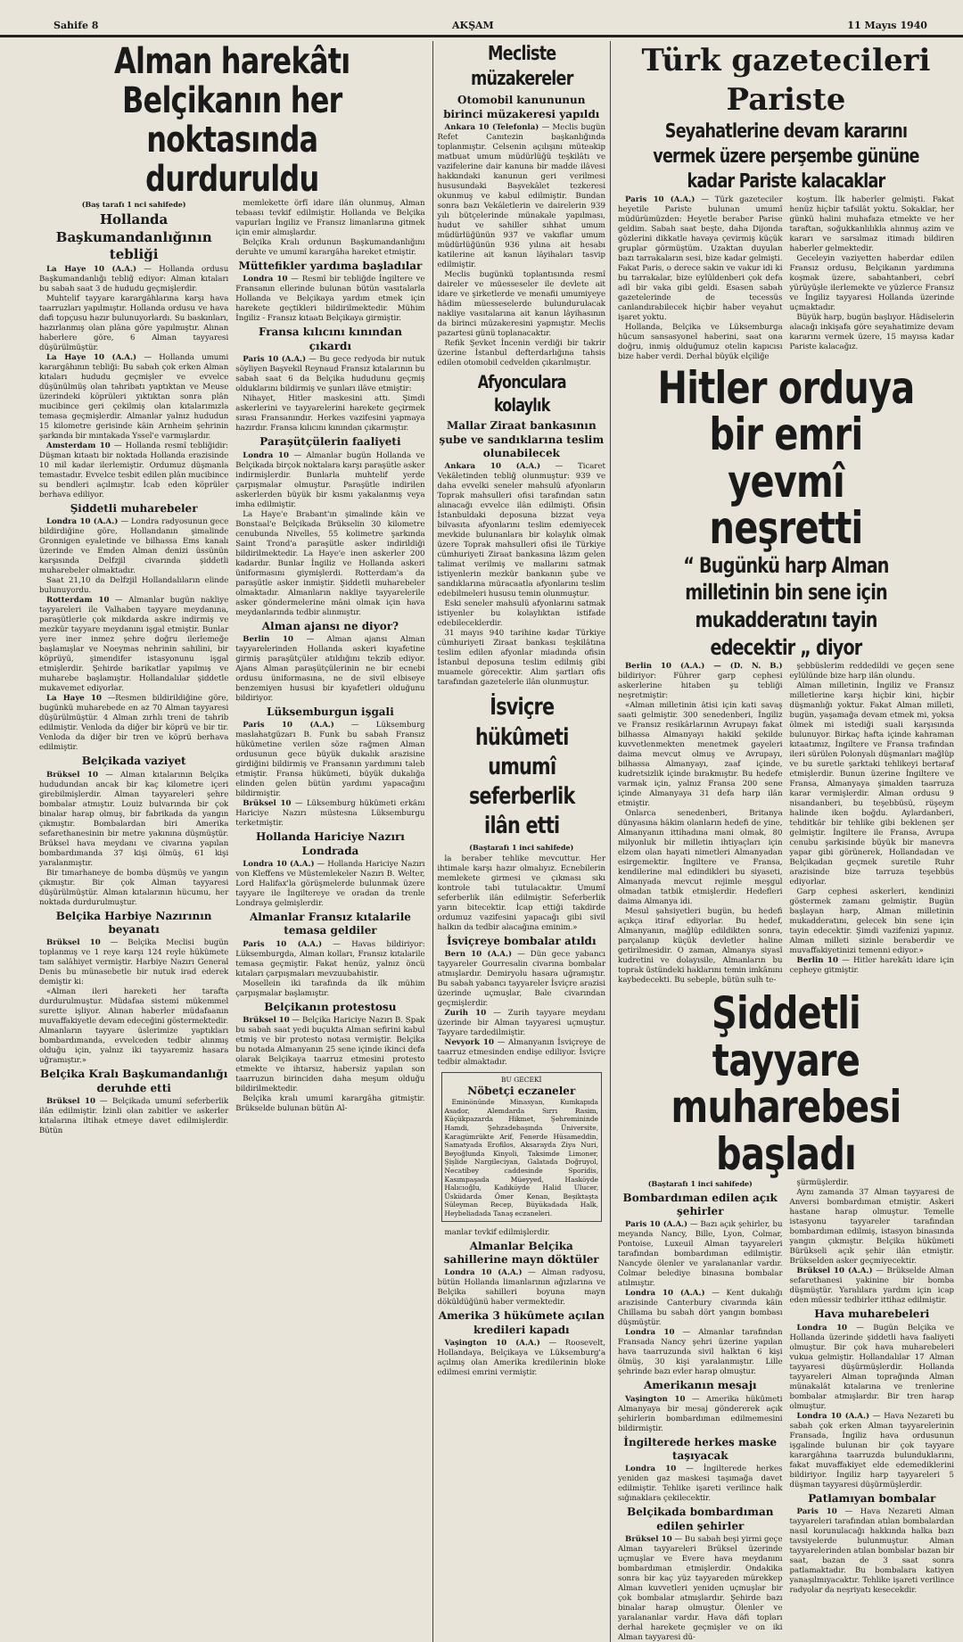Sahife 8 AKŞAM 11 Mayıs 1940
Alman harekâtı Belçikanın her noktasında durduruldu
(Baş tarafı 1 nci sahifede)
Hollanda Başkumandanlığının tebliği
La Haye 10 (A.A.) — Hollanda ordusu Başkumandanlığı tebliğ ediyor: Alman kıtaları bu sabah saat 3 de hududu geçmişlerdir.
Muhtelif tayyare karargâhlarına karşı hava taarruzları yapılmıştır. Hollanda ordusu ve hava dafi topçusu hazır bulunuyorlardı. Su baskınları, hazırlanmış olan plâna göre yapılmıştır. Alınan haberlere göre, 6 Alman tayyaresi düşürülmüştür.
La Haye 10 (A.A.) — Hollanda umumi karargâhının tebliği: Bu sabah çok erken Alman kıtaları hududu geçmişler ve evvelce düşünülmüş olan tahribatı yaptıktan ve Meuse üzerindeki köprüleri yıktıktan sonra plân mucibince geri çekilmiş olan kıtalarımızla temasa geçmişlerdir. Almanlar yalnız hududun 15 kilometre gerisinde kâin Arnheim şehrinin şarkında bir mıntakada Yssel'e varmışlardır.
Amsterdam 10 — Hollanda resmî tebliğidir: Düşman kıtaatı bir noktada Hollanda erazisinde 10 mil kadar ilerlemiştir. Ordumuz düşmanla temastadır. Evvelce tesbit edilen plân mucibince su bendleri açılmıştır. İcab eden köprüler berhava ediliyor.
Şiddetli muharebeler
Londra 10 (A.A.) — Londra radyosunun gece bildirdiğine göre, Hollandanın şimalinde Gronnigen eyaletinde ve bilhassa Ems kanalı üzerinde ve Emden Alman denizi üssünün karşısında Delfzjil civarında şiddetli muharebeler olmaktadır.
Saat 21,10 da Delfzjil Hollandalıların elinde bulunuyordu.
Rotterdam 10 — Almanlar bugün nakliye tayyareleri ile Valhaben tayyare meydanına, paraşütlerle çok mikdarda askre indirmiş ve mezkûr tayyare meydanını işgal etmiştir. Bunlar yere iner inmez şehre doğru ilerlemeğe başlamışlar ve Noeymas nehrinin sahilini, bir köprüyü, şimendifer istasyonunu işgal etmişlerdir. Şehirde barikatlar yapılmış ve muharebe başlamıştır. Hollandalılar şiddetle mukavemet ediyorlar.
La Haye 10 —Resmen bildirildiğine göre, bugünkü muharebede en az 70 Alman tayyaresi düşürülmüştür. 4 Alman zırhlı treni de tahrib edilmiştir. Venloda da diğer bir köprü ve bir tir. Venloda da diğer bir tren ve köprü berhava edilmiştir.
Belçikada vaziyet
Brüksel 10 — Alman kıtalarının Belçika hududundan ancak bir kaç kilometre içeri girebilmişlerdir. Alman tayyareleri şehre bombalar atmıştır. Louiz bulvarında bir çok binalar harap olmuş, bir fabrikada da yangın çıkmıştır. Bombalardan biri Amerika sefarethanesinin bir metre yakınına düşmüştür. Brüksel hava meydanı ve civarına yapılan bombardımanda 37 kişi ölmüş, 61 kişi yaralanmıştır.
Bir tımarhaneye de bomba düşmüş ve yangın çıkmıştır. Bir çok Alman tayyaresi düşürülmüştür. Alman kıtalarının hücumu, her noktada durdurulmuştur.
Belçika Harbiye Nazırının beyanatı
Brüksel 10 — Belçika Meclisi bugün toplanmış ve 1 reye karşı 124 reyle hükûmete tam salâhiyet vermiştir. Harbiye Nazırı General Denis bu münasebetle bir nutuk irad ederek demiştir ki:
«Alman ileri hareketi her tarafta durdurulmuştur. Müdafaa sistemi mükemmel surette işliyor. Alınan haberler müdafaanın muvaffakiyetle devam edeceğini göstermektedir. Almanların tayyare üslerimize yaptıkları bombardımanda, evvelceden tedbir alınmış olduğu için, yalnız iki tayyaremiz hasara uğramıştır.»
Belçika Kralı Başkumandanlığı deruhde etti
Brüksel 10 — Belçikada umumî seferberlik ilân edilmiştir. İzinli olan zabitler ve askerler kıtalarına iltihak etmeye davet edilmişlerdir. Bütün
memlekette örfî idare ilân olunmuş, Alman tebaası tevkif edilmiştir. Hollanda ve Belçika vapurları İngiliz ve Fransız limanlarına gitmek için emir almışlardır.
Belçika Kralı ordunun Başkumandanlığını deruhte ve umumî karargâha hareket etmiştir.
Müttefikler yardıma başladılar
Londra 10 — Resmî bir tebliğde İngiltere ve Fransanın ellerinde bulunan bütün vasıtalarla Hollanda ve Belçikaya yardım etmek için harekete geçtikleri bildirilmektedir. Mühim İngiliz - Fransız kıtaatı Belçikaya girmiştir.
Fransa kılıcını kınından çıkardı
Paris 10 (A.A.) — Bu gece redyoda bir nutuk söyliyen Başvekil Reynaud Fransız kıtalarının bu sabah saat 6 da Belçika hududunu geçmiş olduklarını bildirmiş ve şunları ilâve etmiştir:
Nihayet, Hitler maskesini attı. Şimdi askerlerini ve tayyarelerini harekete geçirmek sırası Fransanındır. Herkes vazifesini yapmaya hazırdır. Fransa kılıcını kınından çıkarmıştır.
Paraşütçülerin faaliyeti
Londra 10 — Almanlar bugün Hollanda ve Belçikada birçok noktalara karşı paraşütle asker indirmişlerdir. Bunlarla muhtelif yerde çarpışmalar olmuştur. Paraşütle indirilen askerlerden büyük bir kısmı yakalanmış veya imha edilmiştir.
La Haye'e Brabant'ın şimalinde kâin ve Bonstaal'e Belçikada Brükselin 30 kilometre cenubunda Nivelles, 55 kolimetre şarkında Saint Trond'a paraşütle asker indirildiği bildirilmektedir. La Haye'e inen askerler 200 kadardır. Bunlar İngiliz ve Hollanda askeri üniformasını giymişlerdi. Rotterdam'a da paraşütle asker inmiştir. Şiddetli muharebeler olmaktadır. Almanların nakliye tayyarelerile asker göndermelerine mâni olmak için hava meydanlarında tedbir alınmıştır.
Alman ajansı ne diyor?
Berlin 10 — Alman ajansı Alman tayyarelerinden Hollanda askeri kıyafetine girmiş paraşütçüler atıldığını tekzib ediyor. Ajans Alman paraşütçülerinin ne bir ecnebi ordusu üniformasına, ne de sivil elbiseye benzemiyen hususi bir kıyafetleri olduğunu bildiriyor.
Lüksemburgun işgali
Paris 10 (A.A.) — Lüksemburg maslahatgüzarı B. Funk bu sabah Fransız hükûmetine verilen söze rağmen Alman ordusunun gece büyük dukalık arazisine girdiğini bildirmiş ve Fransanın yardımını taleb etmiştir. Fransa hükûmeti, büyük dukalığa elinden gelen bütün yardımı yapacağını bildirmiştir.
Brüksel 10 — Lüksemburg hükûmeti erkânı Hariciye Nazırı müstesna Lüksemburgu terketmiştir.
Hollanda Hariciye Nazırı Londrada
Londra 10 (A.A.) — Hollanda Hariciye Nazırı von Kleffens ve Müstemlekeler Nazırı B. Welter, Lord Halifax'la görüşmelerde bulunmak üzere tayyare ile İngiltereye ve oradan da trenle Londraya gelmişlerdir.
Almanlar Fransız kıtalarile temasa geldiler
Paris 10 (A.A.) — Havas bildiriyor: Lüksemburgda, Alman kolları, Fransız kıtalarile temasa geçmiştir. Fakat henüz, yalnız öncü kıtaları çarpışmaları mevzuubahistir.
Mosellein iki tarafında da ilk mühim çarpışmalar başlamıştır.
Belçikanın protestosu
Brüksel 10 — Belçika Hariciye Nazırı B. Spak bu sabah saat yedi buçukta Alman sefirini kabul etmiş ve bir protesto notası vermiştir. Belçika bu notada Almanyanın 25 sene içinde ikinci defa olarak Belçikaya taarruz etmesini protesto etmekte ve ihtarsız, habersiz yapılan son taarruzun birinciden daha meşum olduğu bildirilmektedir.
Belçika kralı umumî karargâha gitmiştir. Brükselde bulunan bütün Al-
Mecliste müzakereler
Otomobil kanununun birinci müzakeresi yapıldı
Ankara 10 (Telefonla) — Meclis bugün Refet Canıtezin başkanlığında toplanmıştır. Celsenin açılışını müteakip matbuat umum müdürlüğü teşkilâtı ve vazifelerine dair kanuna bir madde ilâvesi hakkındaki kanunun geri verilmesi hususundaki Başvekâlet tezkeresi okunmuş ve kabul edilmiştir. Bundan sonra bazı Vekâletlerin ve dairelerin 939 yılı bütçelerinde münakale yapılması, hudut ve sahiller sıhhat umum müdürlüğünün 937 ve vakıflar umum müdürlüğünün 936 yılına ait hesabı katilerine ait kanun lâyihaları tasvip edilmiştir.
Meclis bugünkü toplantısında resmî daireler ve müesseseler ile devlete ait idare ve şirketlerde ve menafii umumiyeye hâdim müesseselerde bulundurulacak nakliye vasıtalarına ait kanun lâyihasının da birinci müzakeresini yapmıştır. Meclis pazartesi günü toplanacaktır.
Refik Şevket İncenin verdiği bir takrir üzerine İstanbul defterdarlığına tahsis edilen otomobil cedvelden çıkarılmıştır.
Afyonculara kolaylık
Mallar Ziraat bankasının şube ve sandıklarına teslim olunabilecek
Ankara 10 (A.A.) — Ticaret Vekâletinden tebliğ olunmuştur: 939 ve daha evvelki seneler mahsulü afyonların Toprak mahsulleri ofisi tarafından satın alınacağı evvelce ilân edilmişti. Ofisin İstanbuldaki deposuna bizzat veya bilvasıta afyonlarını teslim edemiyecek mevkide bulunanlara bir kolaylık olmak üzere Toprak mahsulleri ofisi ile Türkiye cümhuriyeti Ziraat bankasına lâzım gelen talimat verilmiş ve mallarını satmak istiyenlerin mezkûr bankanın şube ve sandıklarına müracaatla afyonlarını teslim edebilmeleri hususu temin olunmuştur.
Eski seneler mahsulü afyonlarını satmak istiyenler bu kolaylıktan istifade edebileceklerdir.
31 mayıs 940 tarihine kadar Türkiye cümhuriyeti Ziraat bankası teşkilâtına teslim edilen afyonlar miadında ofisin İstanbul deposuna teslim edilmiş gibi muamele görecektir. Alım şartları ofis tarafından gazetelerle ilân olunmuştur.
İsviçre hükûmeti umumî seferberlik ilân etti
(Baştarafı 1 inci sahifede)
la beraber tehlike mevcuttur. Her ihtimale karşı hazır olmalıyız. Ecnebilerin memlekete girmesi ve çıkması sıkı kontrole tabi tutulacaktır. Umumî seferberlik ilân edilmiştir. Seferberlik yarın bitecektir. İcap ettiği takdirde ordumuz vazifesini yapacağı gibi sivil halkın da tedbir alacağına eminim.»
İsviçreye bombalar atıldı
Bern 10 (A.A.) — Dün gece yabancı tayyareler Gourresalin civarına bombalar atmışlardır. Demiryolu hasara uğramıştır. Bu sabah yabancı tayyareler İsviçre arazisi üzerinde uçmuşlar, Bale civarından geçmişlerdir.
Zurih 10 — Zurih tayyare meydanı üzerinde bir Alman tayyaresi uçmuştur. Tayyare tardedilmiştir.
Nevyork 10 — Almanyanın İsviçreye de taarruz etmesinden endişe ediliyor. İsviçre tedbir almaktadır.
BU GECEKİ
Nöbetçi eczaneler
Eminönünde Minasyan, Kumkapıda Asador, Alemdarda Sırrı Rasim, Küçükpazarda Hikmet, Şehremininde Hamdi, Şehzadebaşında Üniversite, Karagümrükte Arif, Fenerde Hüsameddin, Samatyada Erofilos, Aksarayda Ziya Nuri, Beyoğlunda Kinyoli, Taksimde Limoner, Şişlide Nargileciyan, Galatada Doğruyol, Necatibey caddesinde Sporidis, Kasımpaşada Müeyyed, Hasköyde Halıcıoğlu, Kadıköyde Halid Ulucer, Üsküdarda Ömer Kenan, Beşiktaşta Süleyman Recep, Büyükadada Halk, Heybeliadada Tanaş eczaneleri.
manlar tevkif edilmişlerdir.
Almanlar Belçika sahillerine mayn döktüler
Londra 10 (A.A.) — Alman radyosu, bütün Hollanda limanlarının ağızlarına ve Belçika sahilleri boyuna mayn döküldüğünü haber vermektedir.
Amerika 3 hükûmete açılan kredileri kapadı
Vaşington 10 (A.A.) — Roosevelt, Hollandaya, Belçikaya ve Lüksemburg'a açılmış olan Amerika kredilerinin bloke edilmesi emrini vermiştir.
Türk gazetecileri Pariste
Seyahatlerine devam kararını vermek üzere perşembe gününe kadar Pariste kalacaklar
Paris 10 (A.A.) — Türk gazeteciler heyetile Pariste bulunan umumî müdürümüzden: Heyetle beraber Parise geldim. Sabah saat beşte, daha Dijonda gözlerini dikkatle havaya çevirmiş küçük gruplar görmüştüm. Uzaktan duyulan bazı tarrakaların sesi, bize kadar gelmişti. Fakat Paris, o derece sakin ve vakur idi ki bu tarrakalar, bize eylûldenberi çok defa adî bir vaka gibi geldi. Esasen sabah gazetelerinde de tecessüs canlandırabilecek hiçbir haber veyahut işaret yoktu.
Hollanda, Belçika ve Lüksemburga hücum sansasyonel haberini, saat ona doğru, inmiş olduğumuz otelin kapıcısı bize haber verdi. Derhal büyük elçiliğe
koştum. İlk haberler gelmişti. Fakat henüz hiçbir tafsilât yoktu. Sokaklar, her günkü halini muhafaza etmekte ve her taraftan, soğukkanlılıkla alınmış azim ve kararı ve sarsılmaz itimadı bildiren haberler gelmektedir.
Geceleyin vaziyetten haberdar edilen Fransız ordusu, Belçikanın yardımına koşmak üzere, sabahtanberi, cebrî yürüyüşle ilerlemekte ve yüzlerce Fransız ve İngiliz tayyaresi Hollanda üzerinde uçmaktadır.
Büyük harp, bugün başlıyor. Hâdiselerin alacağı inkişafa göre seyahatimize devam kararını vermek üzere, 15 mayısa kadar Pariste kalacağız.
Hitler orduya bir emri yevmî neşretti
“ Bugünkü harp Alman milletinin bin sene için mukadderatını tayin edecektir „ diyor
Berlin 10 (A.A.) — (D. N. B.) bildiriyor: Führer garp cephesi askerlerine hitaben şu tebliği neşretmiştir:
«Alman milletinin âtisi için kati savaş saati gelmiştir. 300 senedenberi, İngiliz ve Fransız resikârlarının Avrupayı fakat bilhassa Almanyayı hakikî şekilde kuvvetlenmekten menetmek gayeleri daima mevcut olmuş ve Avrupayı, bilhassa Almanyayı, zaaf içinde, kudretsizlik içinde bırakmıştır. Bu hedefe varmak için, yalnız Fransa 200 sene içinde Almanyaya 31 defa harp ilân etmiştir.
Onlarca senedenberi, Britanya dünyasına hâkim olanların hedefi de yine, Almanyanın ittihadına mani olmak, 80 milyonluk bir milletin ihtiyaçları için elzem olan hayati nimetleri Almanyadan esirgemektir. İngiltere ve Fransa, kendilerine mal edindikleri bu siyaseti, Almanyada mevcut rejimle meşgul olmadan tatbik etmişlerdir. Hedefleri daima Almanya idi.
Mesul şahsiyetleri bugün, bu hedefi açıkça itiraf ediyorlar. Bu hedef, Almanyanın, mağlûp edildikten sonra, parçalanıp küçük devletler haline getirilmesidir. O zaman, Almanya siyasî kudretini ve dolayısile, Almanların bu toprak üstündeki haklarını temin imkânını kaybedecekti. Bu sebeple, bütün sulh te-
şebbüslerim reddedildi ve geçen sene eylûlünde bize harp ilân olundu.
Alman milletinin, İngiliz ve Fransız milletlerine karşı hiçbir kini, hiçbir düşmanlığı yoktur. Fakat Alman milleti, bugün, yaşamağa devam etmek mi, yoksa ölmek mi istediği suali karşısında bulunuyor. Birkaç hafta içinde kahraman kıtaatımız, İngiltere ve Fransa trafından ileri sürülen Polonyalı düşmanları mağlûp ve bu suretle şarktaki tehlikeyi bertaraf etmişlerdir. Bunun üzerine İngiltere ve Fransa, Almanyaya şimalden taarruza karar vermişlerdir. Alman ordusu 9 nisandanberi, bu teşebbüsü, rüşeym halinde iken boğdu. Aylardanberi, tehditkâr bir tehlike gibi beklenen şer gelmiştir. İngiltere ile Fransa, Avrupa cenubu şarkisinde büyük bir manevra yapar gibi görünerek, Hollandadan ve Belçikadan geçmek suretile Ruhr arazisinde bize tarruza teşebbüs ediyorlar.
Garp cephesi askerleri, kendinizi göstermek zamanı gelmiştir. Bugün başlayan harp, Alman milletinin mukadderatını, gelecek bin sene için tayin edecektir. Şimdi vazifenizi yapınız. Alman milleti sizinle beraberdir ve muvaffakiyetinizi temenni ediyor.»
Berlin 10 — Hitler harekâtı idare için cepheye gitmiştir.
Şiddetli tayyare muharebesi başladı
(Baştarafı 1 inci sahifede)
Bombardıman edilen açık şehirler
Paris 10 (A.A.) — Bazı açık şehirler, bu meyanda Nancy, Bille, Lyon, Colmar, Pontoise, Luxeuil Alman tayyareleri tarafından bombardıman edilmiştir. Nancyde ölenler ve yaralananlar vardır. Colmar belediye binasına bombalar atılmıştır.
Londra 10 (A.A.) — Kent dukalığı arazisinde Canterbury civarında kâin Chillama bu sabah dört yangın bombası düşmüştür.
Londra 10 — Almanlar tarafından Fransada Nancy şehri üzerine yapılan hava taarruzunda sivil halktan 6 kişi ölmüş, 30 kişi yaralanmıştır. Lille şehrinde bazı evler harap olmuştur.
Amerikanın mesajı
Vaşington 10 — Amerika hükûmeti Almanyaya bir mesaj göndererek açık şehirlerin bombardıman edilmemesini bildirmiştir.
İngilterede herkes maske taşıyacak
Londra 10 — İngilterede herkes yeniden gaz maskesi taşımağa davet edilmiştir. Tehlike işareti verilince halk sığınaklara çekilecektir.
Belçikada bombardıman edilen şehirler
Brüksel 10 — Bu sabah beşi yirmi geçe Alman tayyareleri Brüksel üzerinde uçmuşlar ve Evere hava meydanını bombardıman etmişlerdir. Ondakika sonra bir kaç yüz tayyareden mürekkep Alman kuvvetleri yeniden uçmuşlar bir çok bombalar atmışlardır. Şehirde bazı binalar harap olmuştur. Ölenler ve yaralananlar vardır. Hava dâfi topları derhal harekete geçmişler ve on iki Alman tayyaresi dü-
şürmüşlerdir.
Aynı zamanda 37 Alman tayyaresi de Anversi bombardıman etmiştir. Askeri hastane harap olmuştur. Temelle istasyonu tayyareler tarafından bombardıman edilmiş, istasyon binasında yangın çıkmıştır. Belçika hükûmeti Bürükseli açık şehir ilân etmiştir. Brükselden asker geçmiyecektir.
Brüksel 10 (A.A.) — Brükselde Alman sefarethanesi yakinine bir bomba düşmüştür. Yaralılara yardım için icap eden müessir tedbirler ittihaz edilmiştir.
Hava muharebeleri
Londra 10 — Bugün Belçika ve Hollanda üzerinde şiddetli hava faaliyeti olmuştur. Bir çok hava muharebeleri vukua gelmiştir. Hollandalılar 17 Alman tayyaresi düşürmüşlerdir. Hollanda tayyareleri Alman toprağında Alman münakalât kıtalarına ve trenlerine bombalar atmışlardır. Bir tren harap olmuştur.
Londra 10 (A.A.) — Hava Nezareti bu sabah çok erken Alman tayyarelerinin Fransada, İngiliz hava ordusunun işgalinde bulunan bir çok tayyare karargâhına taarruzda bulunduklarını, fakat muvaffakiyet elde edemediklerini bildiriyor. İngiliz harp tayyareleri 5 düşman tayyaresi düşürmüşlerdir.
Patlamıyan bombalar
Paris 10 — Hava Nezareti Alman tayyareleri tarafından atılan bombalardan nasıl korunulacağı hakkında halka bazı tavsiyelerde bulunmuştur. Alman tayyarelerinden atılan bombalar bazan bir saat, bazan de 3 saat sonra patlamaktadır. Bu bombalara katiyen yanaşılmıyacaktır. Tehlike işareti verilince radyolar da neşriyatı kesecekdir.